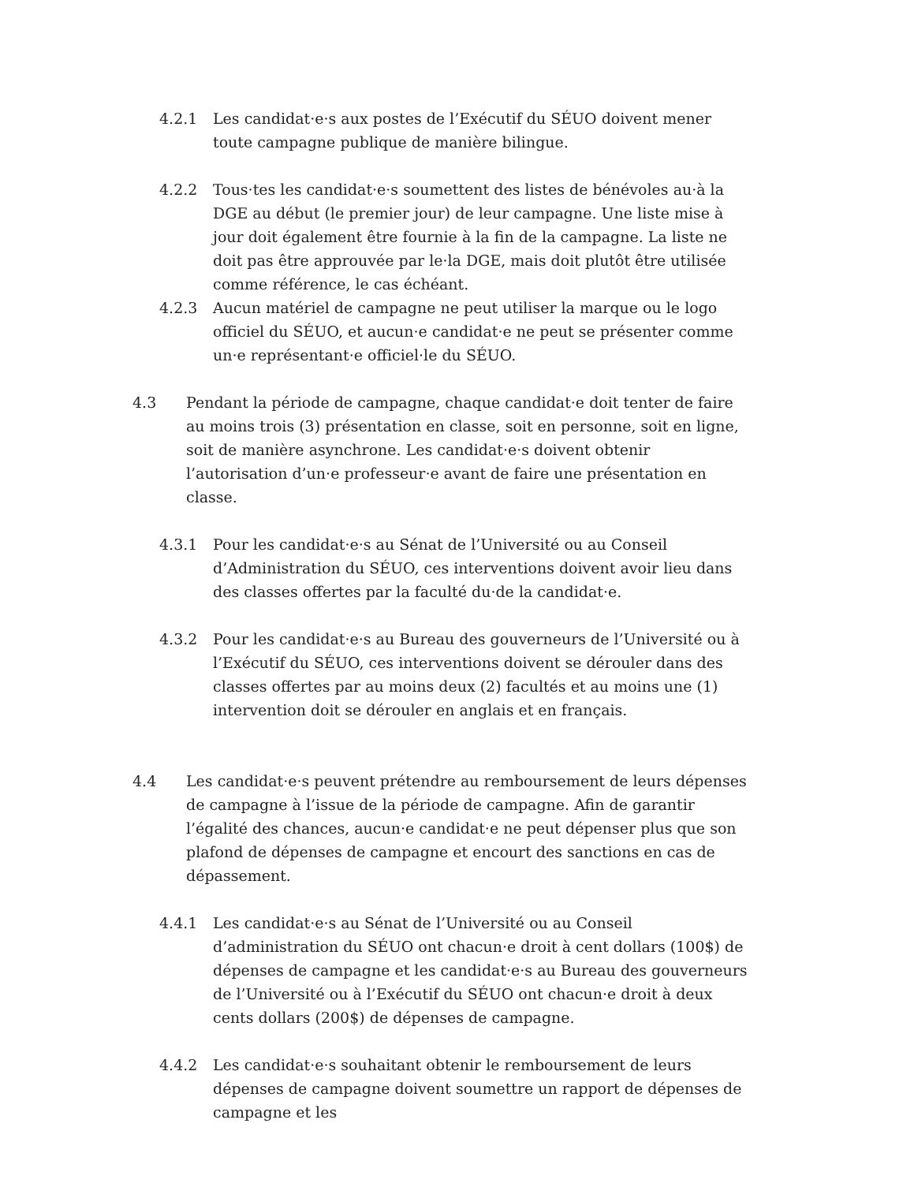4.2.1 Les candidat·e·s aux postes de l’Exécutif du SÉUO doivent mener toute campagne publique de manière bilingue.
4.2.2 Tous·tes les candidat·e·s soumettent des listes de bénévoles au·à la DGE au début (le premier jour) de leur campagne. Une liste mise à jour doit également être fournie à la fin de la campagne. La liste ne doit pas être approuvée par le·la DGE, mais doit plutôt être utilisée comme référence, le cas échéant.
4.2.3 Aucun matériel de campagne ne peut utiliser la marque ou le logo officiel du SÉUO, et aucun·e candidat·e ne peut se présenter comme un·e représentant·e officiel·le du SÉUO.
4.3 Pendant la période de campagne, chaque candidat·e doit tenter de faire au moins trois (3) présentation en classe, soit en personne, soit en ligne, soit de manière asynchrone. Les candidat·e·s doivent obtenir l’autorisation d’un·e professeur·e avant de faire une présentation en classe.
4.3.1 Pour les candidat·e·s au Sénat de l’Université ou au Conseil d’Administration du SÉUO, ces interventions doivent avoir lieu dans des classes offertes par la faculté du·de la candidat·e.
4.3.2 Pour les candidat·e·s au Bureau des gouverneurs de l’Université ou à l’Exécutif du SÉUO, ces interventions doivent se dérouler dans des classes offertes par au moins deux (2) facultés et au moins une (1) intervention doit se dérouler en anglais et en français.
4.4 Les candidat·e·s peuvent prétendre au remboursement de leurs dépenses de campagne à l’issue de la période de campagne. Afin de garantir l’égalité des chances, aucun·e candidat·e ne peut dépenser plus que son plafond de dépenses de campagne et encourt des sanctions en cas de dépassement.
4.4.1 Les candidat·e·s au Sénat de l’Université ou au Conseil d’administration du SÉUO ont chacun·e droit à cent dollars (100$) de dépenses de campagne et les candidat·e·s au Bureau des gouverneurs de l’Université ou à l’Exécutif du SÉUO ont chacun·e droit à deux cents dollars (200$) de dépenses de campagne.
4.4.2 Les candidat·e·s souhaitant obtenir le remboursement de leurs dépenses de campagne doivent soumettre un rapport de dépenses de campagne et les